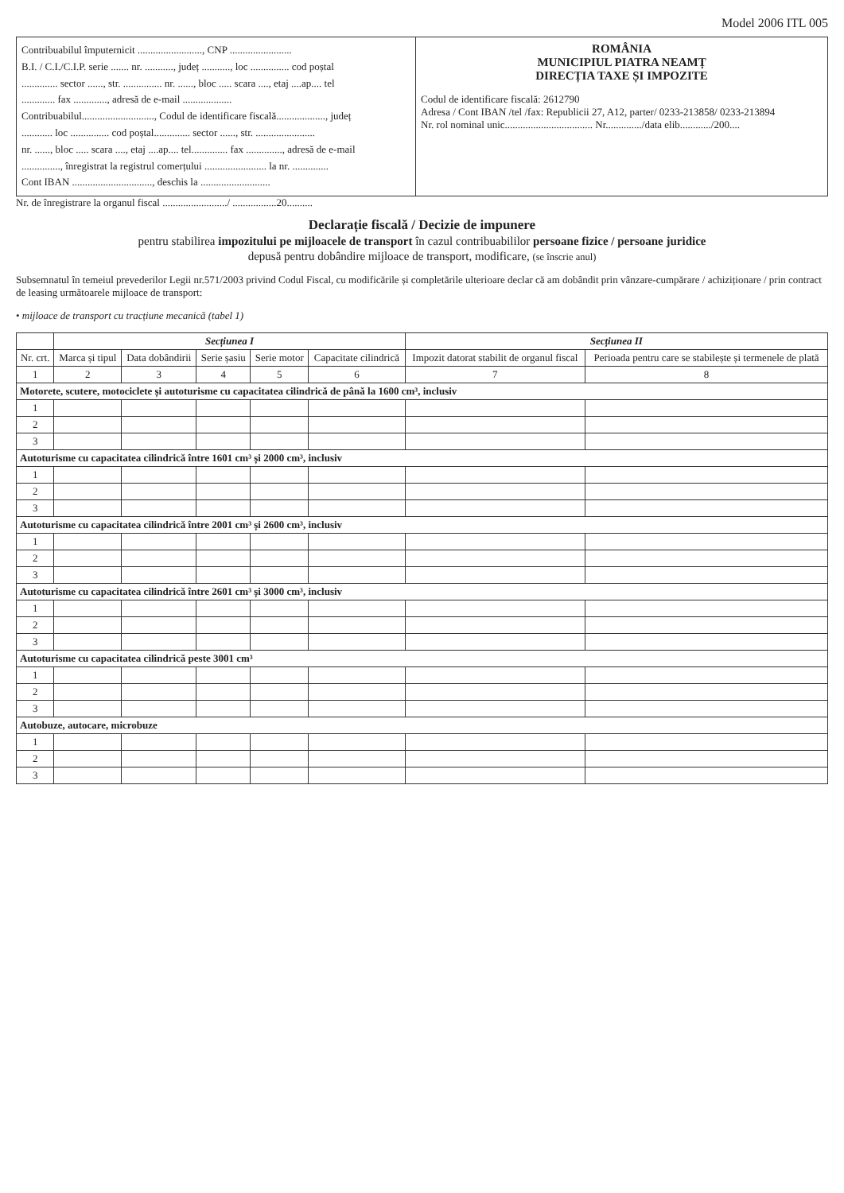Model 2006 ITL 005
Contribuabilul împuternicit ........................., CNP ........................
B.I. / C.I./C.I.P. serie ....... nr. ..........., județ ..........., loc ............... cod poștal
.............. sector ......, str. ............... nr. ......, bloc ..... scara ...., etaj ....ap.... tel
............. fax ............., adresă de e-mail ...................
Contribuabilul............................, Codul de identificare fiscală..................., județ
............ loc ............... cod poștal.............. sector ......, str. .......................
nr. ......, bloc ..... scara ...., etaj ....ap.... tel.............. fax .............., adresă de e-mail
..............., înregistrat la registrul comerțului ........................ la nr. ..............
Cont IBAN ..............................., deschis la ...........................
ROMÂNIA
MUNICIPIUL PIATRA NEAMȚ
DIRECȚIA TAXE ȘI IMPOZITE
Codul de identificare fiscală: 2612790
Adresa / Cont IBAN /tel /fax: Republicii 27, A12, parter/ 0233-213858/ 0233-213894
Nr. rol nominal unic.................................. Nr............../data elib............/200....
Nr. de înregistrare la organul fiscal ........................./ .................20..........
Declarație fiscală / Decizie de impunere
pentru stabilirea impozitului pe mijloacele de transport în cazul contribuabililor persoane fizice / persoane juridice
depusă pentru dobândire mijloace de transport, modificare, (se înscrie anul)
Subsemnatul în temeiul prevederilor Legii nr.571/2003 privind Codul Fiscal, cu modificările și completările ulterioare declar că am dobândit prin vânzare-cumpărare / achiziționare / prin contract de leasing următoarele mijloace de transport:
• mijloace de transport cu tracțiune mecanică (tabel 1)
| | Secțiunea I | | | | | Secțiunea II | |
| --- | --- | --- | --- | --- | --- | --- | --- |
| Nr. crt. | Marca și tipul | Data dobândirii | Serie șasiu | Serie motor | Capacitate cilindrică | Impozit datorat stabilit de organul fiscal | Perioada pentru care se stabilește și termenele de plată |
| 1 | 2 | 3 | 4 | 5 | 6 | 7 | 8 |
| Motorete, scutere, motociclete și autoturisme cu capacitatea cilindrică de până la 1600 cm³, inclusiv | | | | | | | |
| 1 | | | | | | | |
| 2 | | | | | | | |
| 3 | | | | | | | |
| Autoturisme cu capacitatea cilindrică între 1601 cm³ și 2000 cm³, inclusiv | | | | | | | |
| 1 | | | | | | | |
| 2 | | | | | | | |
| 3 | | | | | | | |
| Autoturisme cu capacitatea cilindrică între 2001 cm³ și 2600 cm³, inclusiv | | | | | | | |
| 1 | | | | | | | |
| 2 | | | | | | | |
| 3 | | | | | | | |
| Autoturisme cu capacitatea cilindrică între 2601 cm³ și 3000 cm³, inclusiv | | | | | | | |
| 1 | | | | | | | |
| 2 | | | | | | | |
| 3 | | | | | | | |
| Autoturisme cu capacitatea cilindrică peste 3001 cm³ | | | | | | | |
| 1 | | | | | | | |
| 2 | | | | | | | |
| 3 | | | | | | | |
| Autobuze, autocare, microbuze | | | | | | | |
| 1 | | | | | | | |
| 2 | | | | | | | |
| 3 | | | | | | | |